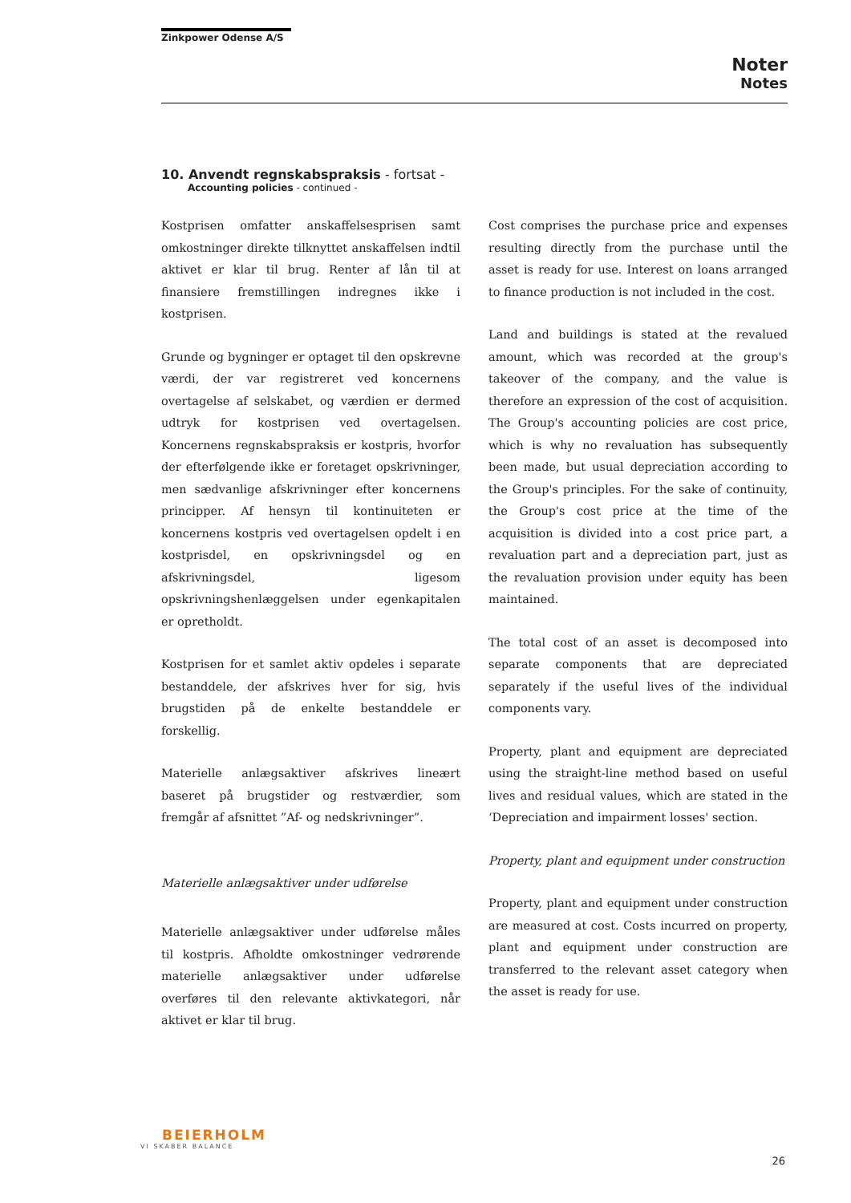Zinkpower Odense A/S
Noter
Notes
10. Anvendt regnskabspraksis - fortsat -
Accounting policies - continued -
Kostprisen omfatter anskaffelsesprisen samt omkostninger direkte tilknyttet anskaffelsen indtil aktivet er klar til brug. Renter af lån til at finansiere fremstillingen indregnes ikke i kostprisen.
Grunde og bygninger er optaget til den opskrevne værdi, der var registreret ved koncernens overtagelse af selskabet, og værdien er dermed udtryk for kostprisen ved overtagelsen. Koncernens regnskabspraksis er kostpris, hvorfor der efterfølgende ikke er foretaget opskrivninger, men sædvanlige afskrivninger efter koncernens principper. Af hensyn til kontinuiteten er koncernens kostpris ved overtagelsen opdelt i en kostprisdel, en opskrivningsdel og en afskrivningsdel, ligesom opskrivningshenlæggelsen under egenkapitalen er opretholdt.
Kostprisen for et samlet aktiv opdeles i separate bestanddele, der afskrives hver for sig, hvis brugstiden på de enkelte bestanddele er forskellig.
Materielle anlægsaktiver afskrives lineært baseret på brugstider og restværdier, som fremgår af afsnittet ”Af- og nedskrivninger”.
Materielle anlægsaktiver under udførelse
Materielle anlægsaktiver under udførelse måles til kostpris. Afholdte omkostninger vedrørende materielle anlægsaktiver under udførelse overføres til den relevante aktivkategori, når aktivet er klar til brug.
Cost comprises the purchase price and expenses resulting directly from the purchase until the asset is ready for use. Interest on loans arranged to finance production is not included in the cost.
Land and buildings is stated at the revalued amount, which was recorded at the group's takeover of the company, and the value is therefore an expression of the cost of acquisition. The Group's accounting policies are cost price, which is why no revaluation has subsequently been made, but usual depreciation according to the Group's principles. For the sake of continuity, the Group's cost price at the time of the acquisition is divided into a cost price part, a revaluation part and a depreciation part, just as the revaluation provision under equity has been maintained.
The total cost of an asset is decomposed into separate components that are depreciated separately if the useful lives of the individual components vary.
Property, plant and equipment are depreciated using the straight-line method based on useful lives and residual values, which are stated in the ‘Depreciation and impairment losses' section.
Property, plant and equipment under construction
Property, plant and equipment under construction are measured at cost. Costs incurred on property, plant and equipment under construction are transferred to the relevant asset category when the asset is ready for use.
BEIERHOLM
VI SKABER BALANCE
26